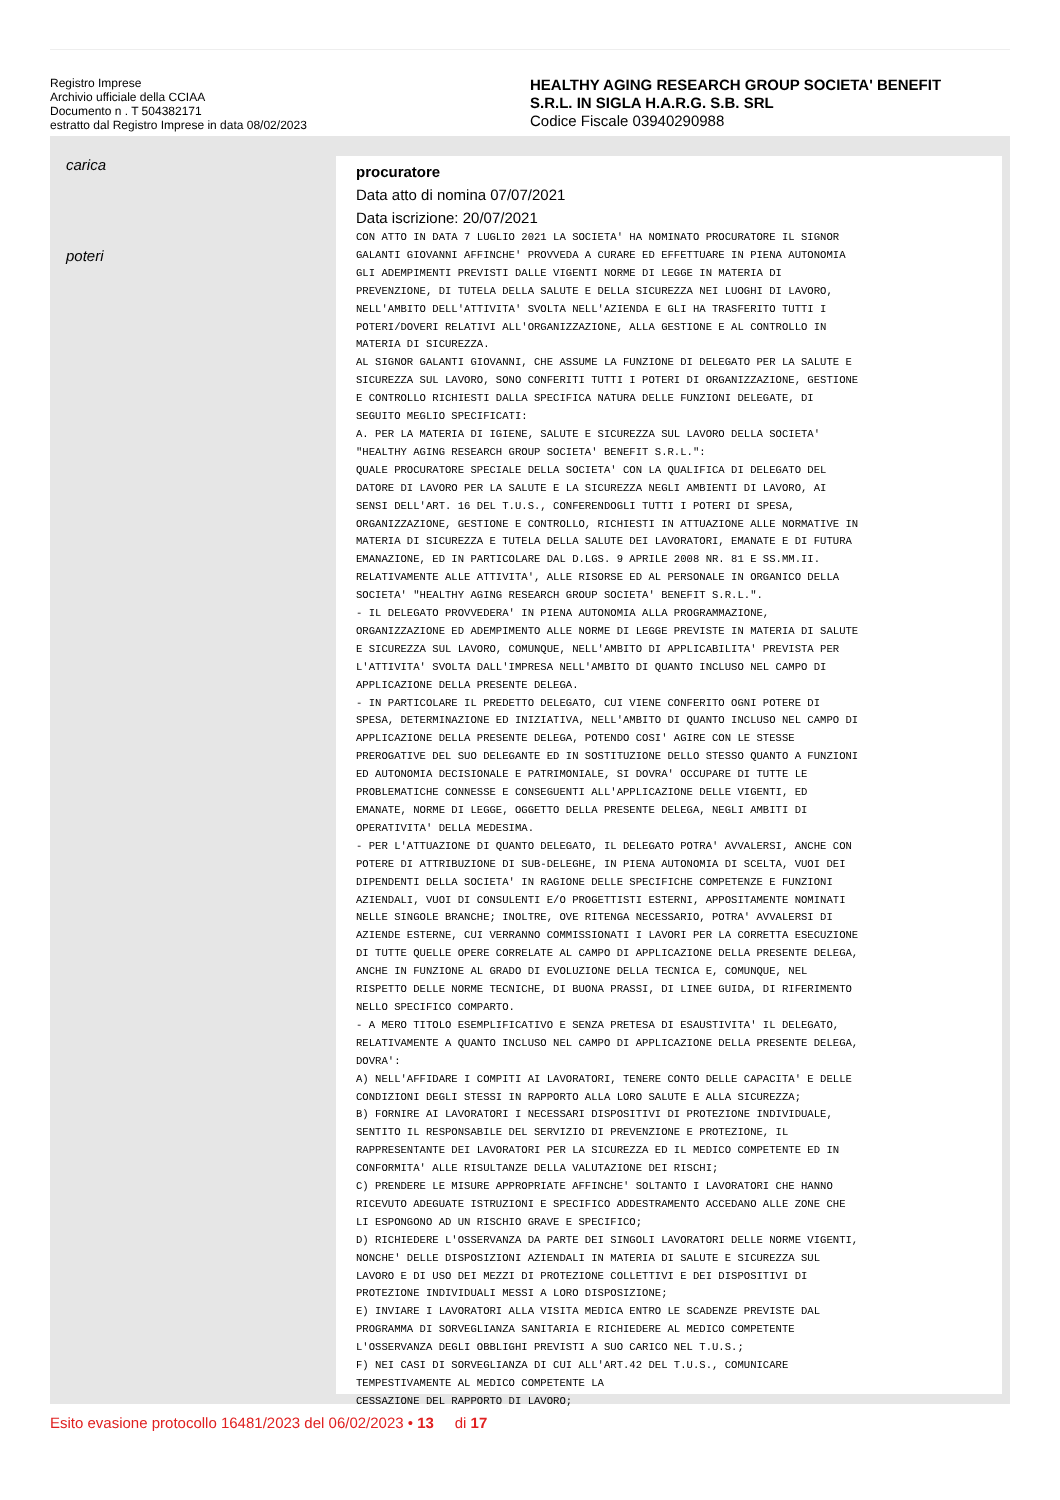Registro Imprese
Archivio ufficiale della CCIAA
Documento n . T 504382171
estratto dal Registro Imprese in data 08/02/2023
HEALTHY AGING RESEARCH GROUP SOCIETA' BENEFIT
S.R.L. IN SIGLA H.A.R.G. S.B. SRL
Codice Fiscale 03940290988
carica
poteri
procuratore
Data atto di nomina 07/07/2021
Data iscrizione: 20/07/2021
CON ATTO IN DATA 7 LUGLIO 2021 LA SOCIETA' HA NOMINATO PROCURATORE IL SIGNOR
GALANTI GIOVANNI AFFINCHE' PROVVEDA A CURARE ED EFFETTUARE IN PIENA AUTONOMIA
GLI ADEMPIMENTI PREVISTI DALLE VIGENTI NORME DI LEGGE IN MATERIA DI
PREVENZIONE, DI TUTELA DELLA SALUTE E DELLA SICUREZZA NEI LUOGHI DI LAVORO,
NELL'AMBITO DELL'ATTIVITA' SVOLTA NELL'AZIENDA E GLI HA TRASFERITO TUTTI I
POTERI/DOVERI RELATIVI ALL'ORGANIZZAZIONE, ALLA GESTIONE E AL CONTROLLO IN
MATERIA DI SICUREZZA.
AL SIGNOR GALANTI GIOVANNI, CHE ASSUME LA FUNZIONE DI DELEGATO PER LA SALUTE E
SICUREZZA SUL LAVORO, SONO CONFERITI TUTTI I POTERI DI ORGANIZZAZIONE, GESTIONE
E CONTROLLO RICHIESTI DALLA SPECIFICA NATURA DELLE FUNZIONI DELEGATE, DI
SEGUITO MEGLIO SPECIFICATI:
A. PER LA MATERIA DI IGIENE, SALUTE E SICUREZZA SUL LAVORO DELLA SOCIETA'
"HEALTHY AGING RESEARCH GROUP SOCIETA' BENEFIT S.R.L.":
QUALE PROCURATORE SPECIALE DELLA SOCIETA' CON LA QUALIFICA DI DELEGATO DEL
DATORE DI LAVORO PER LA SALUTE E LA SICUREZZA NEGLI AMBIENTI DI LAVORO, AI
SENSI DELL'ART. 16 DEL T.U.S., CONFERENDOGLI TUTTI I POTERI DI SPESA,
ORGANIZZAZIONE, GESTIONE E CONTROLLO, RICHIESTI IN ATTUAZIONE ALLE NORMATIVE IN
MATERIA DI SICUREZZA E TUTELA DELLA SALUTE DEI LAVORATORI, EMANATE E DI FUTURA
EMANAZIONE, ED IN PARTICOLARE DAL D.LGS. 9 APRILE 2008 NR. 81 E SS.MM.II.
RELATIVAMENTE ALLE ATTIVITA', ALLE RISORSE ED AL PERSONALE IN ORGANICO DELLA
SOCIETA' "HEALTHY AGING RESEARCH GROUP SOCIETA' BENEFIT S.R.L.".
- IL DELEGATO PROVVEDERA' IN PIENA AUTONOMIA ALLA PROGRAMMAZIONE,
ORGANIZZAZIONE ED ADEMPIMENTO ALLE NORME DI LEGGE PREVISTE IN MATERIA DI SALUTE
E SICUREZZA SUL LAVORO, COMUNQUE, NELL'AMBITO DI APPLICABILITA' PREVISTA PER
L'ATTIVITA' SVOLTA DALL'IMPRESA NELL'AMBITO DI QUANTO INCLUSO NEL CAMPO DI
APPLICAZIONE DELLA PRESENTE DELEGA.
- IN PARTICOLARE IL PREDETTO DELEGATO, CUI VIENE CONFERITO OGNI POTERE DI
SPESA, DETERMINAZIONE ED INIZIATIVA, NELL'AMBITO DI QUANTO INCLUSO NEL CAMPO DI
APPLICAZIONE DELLA PRESENTE DELEGA, POTENDO COSI' AGIRE CON LE STESSE
PREROGATIVE DEL SUO DELEGANTE ED IN SOSTITUZIONE DELLO STESSO QUANTO A FUNZIONI
ED AUTONOMIA DECISIONALE E PATRIMONIALE, SI DOVRA' OCCUPARE DI TUTTE LE
PROBLEMATICHE CONNESSE E CONSEGUENTI ALL'APPLICAZIONE DELLE VIGENTI, ED
EMANATE, NORME DI LEGGE, OGGETTO DELLA PRESENTE DELEGA, NEGLI AMBITI DI
OPERATIVITA' DELLA MEDESIMA.
- PER L'ATTUAZIONE DI QUANTO DELEGATO, IL DELEGATO POTRA' AVVALERSI, ANCHE CON
POTERE DI ATTRIBUZIONE DI SUB-DELEGHE, IN PIENA AUTONOMIA DI SCELTA, VUOI DEI
DIPENDENTI DELLA SOCIETA' IN RAGIONE DELLE SPECIFICHE COMPETENZE E FUNZIONI
AZIENDALI, VUOI DI CONSULENTI E/O PROGETTISTI ESTERNI, APPOSITAMENTE NOMINATI
NELLE SINGOLE BRANCHE; INOLTRE, OVE RITENGA NECESSARIO, POTRA' AVVALERSI DI
AZIENDE ESTERNE, CUI VERRANNO COMMISSIONATI I LAVORI PER LA CORRETTA ESECUZIONE
DI TUTTE QUELLE OPERE CORRELATE AL CAMPO DI APPLICAZIONE DELLA PRESENTE DELEGA,
ANCHE IN FUNZIONE AL GRADO DI EVOLUZIONE DELLA TECNICA E, COMUNQUE, NEL
RISPETTO DELLE NORME TECNICHE, DI BUONA PRASSI, DI LINEE GUIDA, DI RIFERIMENTO
NELLO SPECIFICO COMPARTO.
- A MERO TITOLO ESEMPLIFICATIVO E SENZA PRETESA DI ESAUSTIVITA' IL DELEGATO,
RELATIVAMENTE A QUANTO INCLUSO NEL CAMPO DI APPLICAZIONE DELLA PRESENTE DELEGA,
DOVRA':
A) NELL'AFFIDARE I COMPITI AI LAVORATORI, TENERE CONTO DELLE CAPACITA' E DELLE
CONDIZIONI DEGLI STESSI IN RAPPORTO ALLA LORO SALUTE E ALLA SICUREZZA;
B) FORNIRE AI LAVORATORI I NECESSARI DISPOSITIVI DI PROTEZIONE INDIVIDUALE,
SENTITO IL RESPONSABILE DEL SERVIZIO DI PREVENZIONE E PROTEZIONE, IL
RAPPRESENTANTE DEI LAVORATORI PER LA SICUREZZA ED IL MEDICO COMPETENTE ED IN
CONFORMITA' ALLE RISULTANZE DELLA VALUTAZIONE DEI RISCHI;
C) PRENDERE LE MISURE APPROPRIATE AFFINCHE' SOLTANTO I LAVORATORI CHE HANNO
RICEVUTO ADEGUATE ISTRUZIONI E SPECIFICO ADDESTRAMENTO ACCEDANO ALLE ZONE CHE
LI ESPONGONO AD UN RISCHIO GRAVE E SPECIFICO;
D) RICHIEDERE L'OSSERVANZA DA PARTE DEI SINGOLI LAVORATORI DELLE NORME VIGENTI,
NONCHE' DELLE DISPOSIZIONI AZIENDALI IN MATERIA DI SALUTE E SICUREZZA SUL
LAVORO E DI USO DEI MEZZI DI PROTEZIONE COLLETTIVI E DEI DISPOSITIVI DI
PROTEZIONE INDIVIDUALI MESSI A LORO DISPOSIZIONE;
E) INVIARE I LAVORATORI ALLA VISITA MEDICA ENTRO LE SCADENZE PREVISTE DAL
PROGRAMMA DI SORVEGLIANZA SANITARIA E RICHIEDERE AL MEDICO COMPETENTE
L'OSSERVANZA DEGLI OBBLIGHI PREVISTI A SUO CARICO NEL T.U.S.;
F) NEI CASI DI SORVEGLIANZA DI CUI ALL'ART.42 DEL T.U.S., COMUNICARE
TEMPESTIVAMENTE AL MEDICO COMPETENTE LA
CESSAZIONE DEL RAPPORTO DI LAVORO;
Esito evasione protocollo 16481/2023 del 06/02/2023 • 13 di 17